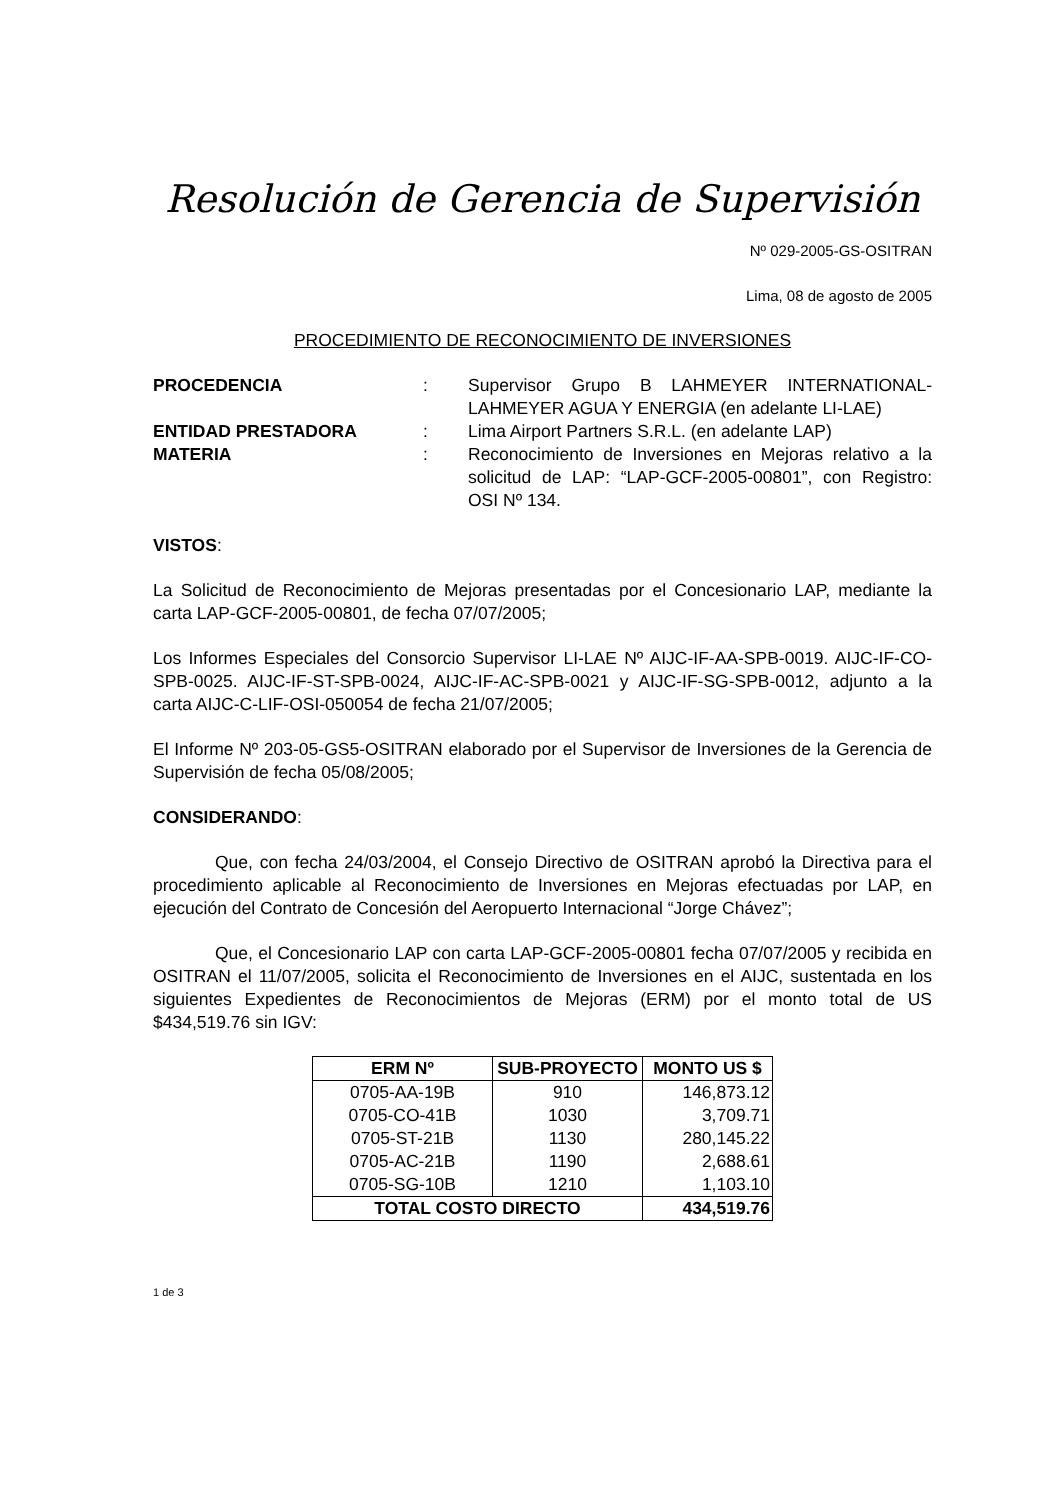Resolución de Gerencia de Supervisión
Nº 029-2005-GS-OSITRAN
Lima, 08 de agosto de 2005
PROCEDIMIENTO DE RECONOCIMIENTO DE INVERSIONES
| PROCEDENCIA | : | Supervisor Grupo B LAHMEYER INTERNATIONAL-LAHMEYER AGUA Y ENERGIA (en adelante LI-LAE) |
| ENTIDAD PRESTADORA | : | Lima Airport Partners S.R.L. (en adelante LAP) |
| MATERIA | : | Reconocimiento de Inversiones en Mejoras relativo a la solicitud de LAP: “LAP-GCF-2005-00801”, con Registro: OSI Nº 134. |
VISTOS:
La Solicitud de Reconocimiento de Mejoras presentadas por el Concesionario LAP, mediante la carta LAP-GCF-2005-00801, de fecha 07/07/2005;
Los Informes Especiales del Consorcio Supervisor LI-LAE Nº AIJC-IF-AA-SPB-0019. AIJC-IF-CO-SPB-0025. AIJC-IF-ST-SPB-0024, AIJC-IF-AC-SPB-0021 y AIJC-IF-SG-SPB-0012, adjunto a la carta AIJC-C-LIF-OSI-050054 de fecha 21/07/2005;
El Informe Nº 203-05-GS5-OSITRAN elaborado por el Supervisor de Inversiones de la Gerencia de Supervisión de fecha 05/08/2005;
CONSIDERANDO:
Que, con fecha 24/03/2004, el Consejo Directivo de OSITRAN aprobó la Directiva para el procedimiento aplicable al Reconocimiento de Inversiones en Mejoras efectuadas por LAP, en ejecución del Contrato de Concesión del Aeropuerto Internacional “Jorge Chávez”;
Que, el Concesionario LAP con carta LAP-GCF-2005-00801 fecha 07/07/2005 y recibida en OSITRAN el 11/07/2005, solicita el Reconocimiento de Inversiones en el AIJC, sustentada en los siguientes Expedientes de Reconocimientos de Mejoras (ERM) por el monto total de US $434,519.76 sin IGV:
| ERM Nº | SUB-PROYECTO | MONTO US $ |
| --- | --- | --- |
| 0705-AA-19B | 910 | 146,873.12 |
| 0705-CO-41B | 1030 | 3,709.71 |
| 0705-ST-21B | 1130 | 280,145.22 |
| 0705-AC-21B | 1190 | 2,688.61 |
| 0705-SG-10B | 1210 | 1,103.10 |
| TOTAL COSTO DIRECTO | | 434,519.76 |
1 de 3